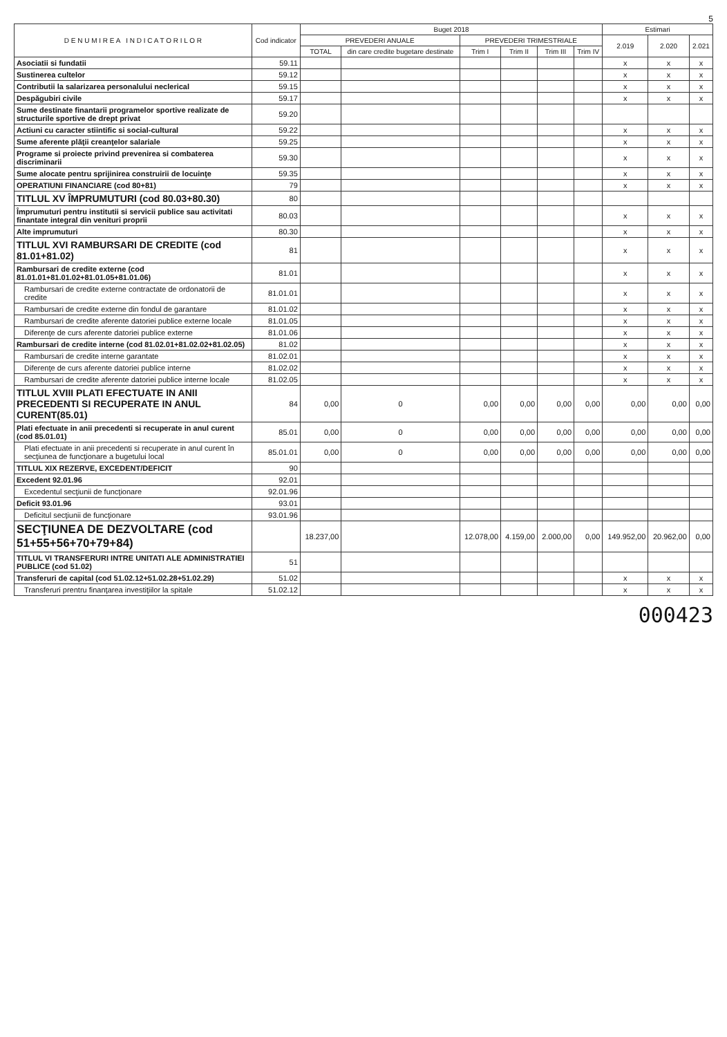5
| D E N U M I R E A I N D I C A T O R I L O R | Cod indicator | Buget 2018 | | | | | | Estimari | | |
| --- | --- | --- | --- | --- | --- | --- | --- | --- | --- | --- |
| | | PREVEDERI ANUALE | | PREVEDERI TRIMESTRIALE | | | | 2.019 | 2.020 | 2.021 |
| | | TOTAL | din care credite bugetare destinate | Trim I | Trim II | Trim III | Trim IV | | | |
| Asociatii si fundatii | 59.11 | | | | | | | x | x | x |
| Sustinerea cultelor | 59.12 | | | | | | | x | x | x |
| Contributii la salarizarea personalului neclerical | 59.15 | | | | | | | x | x | x |
| Despăgubiri civile | 59.17 | | | | | | | x | x | x |
| Sume destinate finantarii programelor sportive realizate de structurile sportive de drept privat | 59.20 | | | | | | | | | |
| Actiuni cu caracter stiintific si social-cultural | 59.22 | | | | | | | x | x | x |
| Sume aferente plăţii creanţelor salariale | 59.25 | | | | | | | x | x | x |
| Programe si proiecte privind prevenirea si combaterea discriminarii | 59.30 | | | | | | | x | x | x |
| Sume alocate pentru sprijinirea construirii de locuinţe | 59.35 | | | | | | | x | x | x |
| OPERATIUNI FINANCIARE (cod 80+81) | 79 | | | | | | | x | x | x |
| TITLUL XV ÎMPRUMUTURI (cod 80.03+80.30) | 80 | | | | | | | | | |
| Împrumuturi pentru institutii si servicii publice sau activitati finantate integral din venituri proprii | 80.03 | | | | | | | x | x | x |
| Alte imprumuturi | 80.30 | | | | | | | x | x | x |
| TITLUL XVI RAMBURSARI DE CREDITE (cod 81.01+81.02) | 81 | | | | | | | x | x | x |
| Rambursari de credite externe (cod 81.01.01+81.01.02+81.01.05+81.01.06) | 81.01 | | | | | | | x | x | x |
| Rambursari de credite externe contractate de ordonatorii de credite | 81.01.01 | | | | | | | x | x | x |
| Rambursari de credite externe din fondul de garantare | 81.01.02 | | | | | | | x | x | x |
| Rambursari de credite aferente datoriei publice externe locale | 81.01.05 | | | | | | | x | x | x |
| Diferenţe de curs aferente datoriei publice externe | 81.01.06 | | | | | | | x | x | x |
| Rambursari de credite interne (cod 81.02.01+81.02.02+81.02.05) | 81.02 | | | | | | | x | x | x |
| Rambursari de credite interne garantate | 81.02.01 | | | | | | | x | x | x |
| Diferenţe de curs aferente datoriei publice interne | 81.02.02 | | | | | | | x | x | x |
| Rambursari de credite aferente datoriei publice interne locale | 81.02.05 | | | | | | | x | x | x |
| TITLUL XVIII PLATI EFECTUATE IN ANII PRECEDENTI SI RECUPERATE IN ANUL CURENT(85.01) | 84 | 0,00 | 0 | 0,00 | 0,00 | 0,00 | 0,00 | 0,00 | 0,00 | 0,00 |
| Plati efectuate in anii precedenti si recuperate in anul curent (cod 85.01.01) | 85.01 | 0,00 | 0 | 0,00 | 0,00 | 0,00 | 0,00 | 0,00 | 0,00 | 0,00 |
| Plati efectuate in anii precedenti si recuperate in anul curent în secţiunea de funcţionare a bugetului local | 85.01.01 | 0,00 | 0 | 0,00 | 0,00 | 0,00 | 0,00 | 0,00 | 0,00 | 0,00 |
| TITLUL XIX REZERVE, EXCEDENT/DEFICIT | 90 | | | | | | | | | |
| Excedent 92.01.96 | 92.01 | | | | | | | | | |
| Excedentul secţiunii de funcţionare | 92.01.96 | | | | | | | | | |
| Deficit 93.01.96 | 93.01 | | | | | | | | | |
| Deficitul secţiunii de funcţionare | 93.01.96 | | | | | | | | | |
| SECŢIUNEA DE DEZVOLTARE (cod 51+55+56+70+79+84) | | 18.237,00 | | 12.078,00 | 4.159,00 | 2.000,00 | 0,00 | 149.952,00 | 20.962,00 | 0,00 |
| TITLUL VI TRANSFERURI INTRE UNITATI ALE ADMINISTRATIEI PUBLICE (cod 51.02) | 51 | | | | | | | | | |
| Transferuri de capital (cod 51.02.12+51.02.28+51.02.29) | 51.02 | | | | | | | x | x | x |
| Transferuri prentru finanţarea investiţiilor la spitale | 51.02.12 | | | | | | | x | x | x |
000423